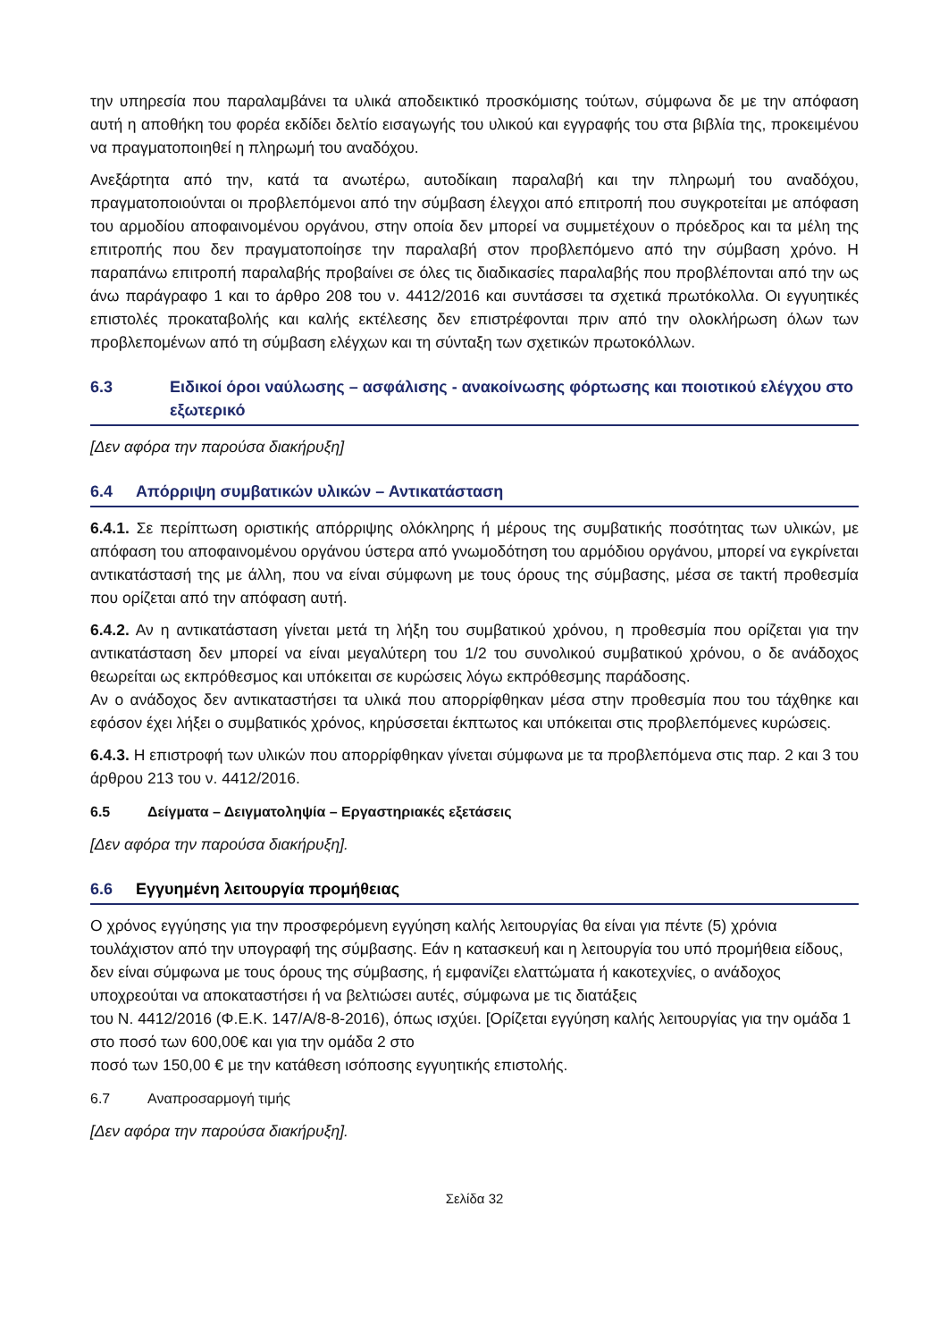την υπηρεσία που παραλαμβάνει τα υλικά αποδεικτικό προσκόμισης τούτων, σύμφωνα δε με την απόφαση αυτή η αποθήκη του φορέα εκδίδει δελτίο εισαγωγής του υλικού και εγγραφής του στα βιβλία της, προκειμένου να πραγματοποιηθεί η πληρωμή του αναδόχου.
Ανεξάρτητα από την, κατά τα ανωτέρω, αυτοδίκαιη παραλαβή και την πληρωμή του αναδόχου, πραγματοποιούνται οι προβλεπόμενοι από την σύμβαση έλεγχοι από επιτροπή που συγκροτείται με απόφαση του αρμοδίου αποφαινομένου οργάνου, στην οποία δεν μπορεί να συμμετέχουν ο πρόεδρος και τα μέλη της επιτροπής που δεν πραγματοποίησε την παραλαβή στον προβλεπόμενο από την σύμβαση χρόνο. Η παραπάνω επιτροπή παραλαβής προβαίνει σε όλες τις διαδικασίες παραλαβής που προβλέπονται από την ως άνω παράγραφο 1 και το άρθρο 208 του ν. 4412/2016 και συντάσσει τα σχετικά πρωτόκολλα. Οι εγγυητικές επιστολές προκαταβολής και καλής εκτέλεσης δεν επιστρέφονται πριν από την ολοκλήρωση όλων των προβλεπομένων από τη σύμβαση ελέγχων και τη σύνταξη των σχετικών πρωτοκόλλων.
6.3 Ειδικοί όροι ναύλωσης – ασφάλισης - ανακοίνωσης φόρτωσης και ποιοτικού ελέγχου στο εξωτερικό
[Δεν αφόρα την παρούσα διακήρυξη]
6.4 Απόρριψη συμβατικών υλικών – Αντικατάσταση
6.4.1. Σε περίπτωση οριστικής απόρριψης ολόκληρης ή μέρους της συμβατικής ποσότητας των υλικών, με απόφαση του αποφαινομένου οργάνου ύστερα από γνωμοδότηση του αρμόδιου οργάνου, μπορεί να εγκρίνεται αντικατάστασή της με άλλη, που να είναι σύμφωνη με τους όρους της σύμβασης, μέσα σε τακτή προθεσμία που ορίζεται από την απόφαση αυτή.
6.4.2. Αν η αντικατάσταση γίνεται μετά τη λήξη του συμβατικού χρόνου, η προθεσμία που ορίζεται για την αντικατάσταση δεν μπορεί να είναι μεγαλύτερη του 1/2 του συνολικού συμβατικού χρόνου, ο δε ανάδοχος θεωρείται ως εκπρόθεσμος και υπόκειται σε κυρώσεις λόγω εκπρόθεσμης παράδοσης.
Αν ο ανάδοχος δεν αντικαταστήσει τα υλικά που απορρίφθηκαν μέσα στην προθεσμία που του τάχθηκε και εφόσον έχει λήξει ο συμβατικός χρόνος, κηρύσσεται έκπτωτος και υπόκειται στις προβλεπόμενες κυρώσεις.
6.4.3. Η επιστροφή των υλικών που απορρίφθηκαν γίνεται σύμφωνα με τα προβλεπόμενα στις παρ. 2 και 3 του άρθρου 213 του ν. 4412/2016.
6.5 Δείγματα – Δειγματοληψία – Εργαστηριακές εξετάσεις
[Δεν αφόρα την παρούσα διακήρυξη].
6.6 Εγγυημένη λειτουργία προμήθειας
Ο χρόνος εγγύησης για την προσφερόμενη εγγύηση καλής λειτουργίας θα είναι για πέντε (5) χρόνια τουλάχιστον από την υπογραφή της σύμβασης. Εάν η κατασκευή και η λειτουργία του υπό προμήθεια είδους, δεν είναι σύμφωνα με τους όρους της σύμβασης, ή εμφανίζει ελαττώματα ή κακοτεχνίες, ο ανάδοχος υποχρεούται να αποκαταστήσει ή να βελτιώσει αυτές, σύμφωνα με τις διατάξεις
του Ν. 4412/2016 (Φ.Ε.Κ. 147/Α/8-8-2016), όπως ισχύει. [Ορίζεται εγγύηση καλής λειτουργίας για την ομάδα 1 στο ποσό των 600,00€ και για την ομάδα 2 στο
ποσό των 150,00 € με την κατάθεση ισόποσης εγγυητικής επιστολής.
6.7 Αναπροσαρμογή τιμής
[Δεν αφόρα την παρούσα διακήρυξη].
Σελίδα 32